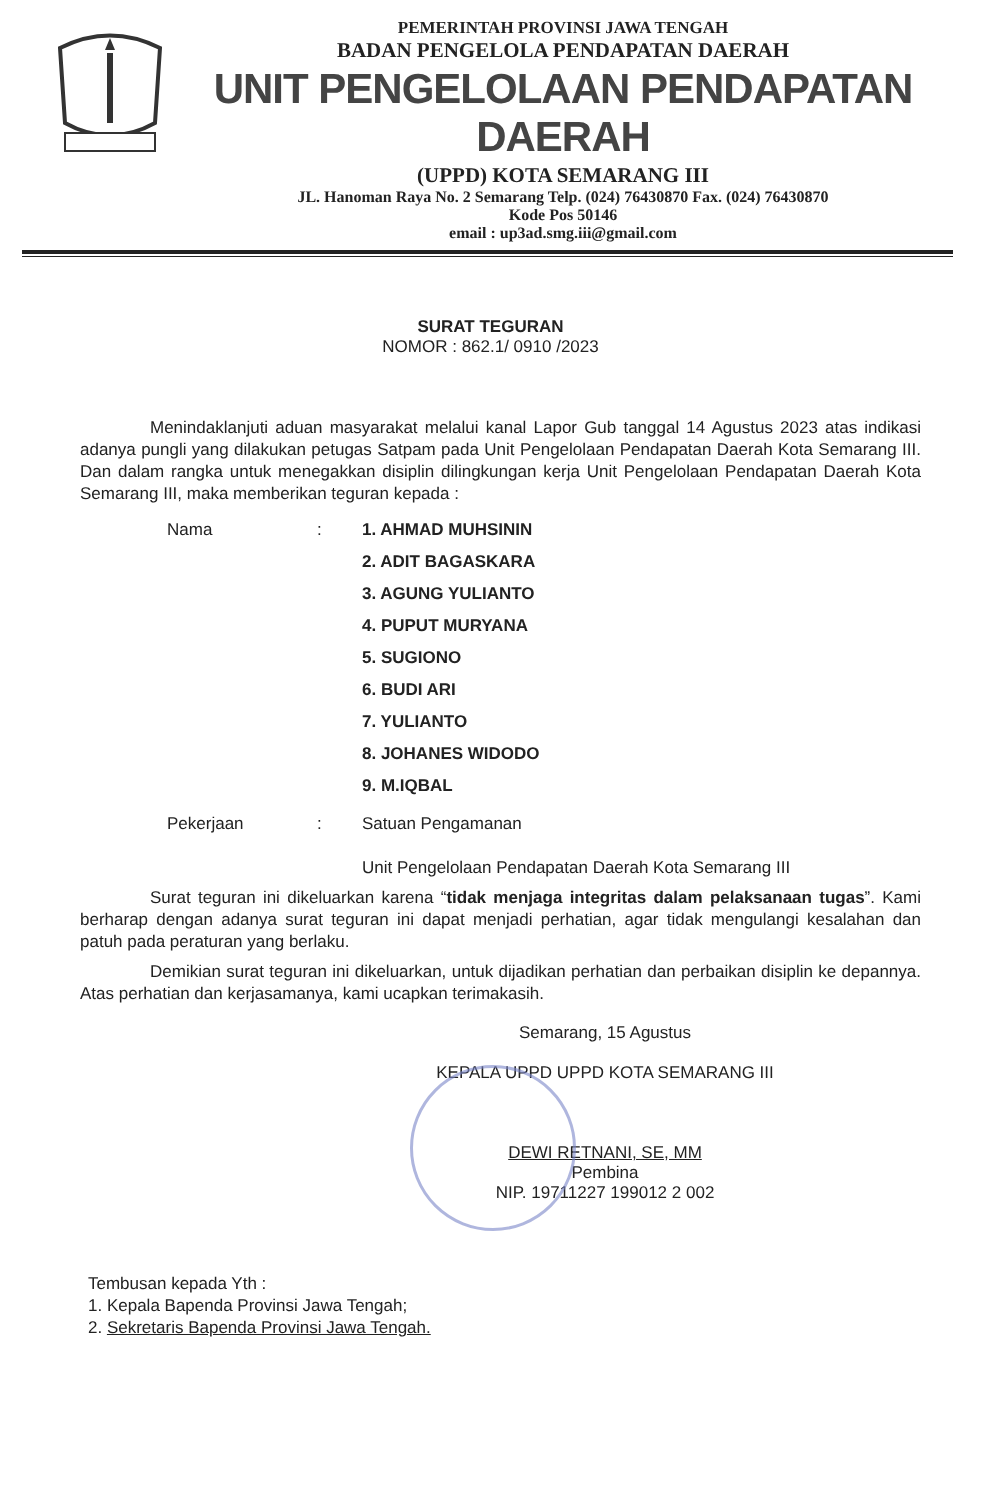PEMERINTAH PROVINSI JAWA TENGAH
BADAN PENGELOLA PENDAPATAN DAERAH
UNIT PENGELOLAAN PENDAPATAN DAERAH
(UPPD) KOTA SEMARANG III
JL. Hanoman Raya No. 2 Semarang Telp. (024) 76430870 Fax. (024) 76430870
Kode Pos 50146
email : up3ad.smg.iii@gmail.com
SURAT TEGURAN
NOMOR : 862.1/ 0910 /2023
Menindaklanjuti aduan masyarakat melalui kanal Lapor Gub tanggal 14 Agustus 2023 atas indikasi adanya pungli yang dilakukan petugas Satpam pada Unit Pengelolaan Pendapatan Daerah Kota Semarang III. Dan dalam rangka untuk menegakkan disiplin dilingkungan kerja Unit Pengelolaan Pendapatan Daerah Kota Semarang III, maka memberikan teguran kepada :
Nama :
1. AHMAD MUHSININ
2. ADIT BAGASKARA
3. AGUNG YULIANTO
4. PUPUT MURYANA
5. SUGIONO
6. BUDI ARI
7. YULIANTO
8. JOHANES WIDODO
9. M.IQBAL
Pekerjaan : Satuan Pengamanan
Unit Pengelolaan Pendapatan Daerah Kota Semarang III
Surat teguran ini dikeluarkan karena “tidak menjaga integritas dalam pelaksanaan tugas”. Kami berharap dengan adanya surat teguran ini dapat menjadi perhatian, agar tidak mengulangi kesalahan dan patuh pada peraturan yang berlaku.
Demikian surat teguran ini dikeluarkan, untuk dijadikan perhatian dan perbaikan disiplin ke depannya. Atas perhatian dan kerjasamanya, kami ucapkan terimakasih.
Semarang, 15 Agustus
KEPALA UPPD UPPD KOTA SEMARANG III
DEWI RETNANI, SE, MM
Pembina
NIP. 19711227 199012 2 002
Tembusan kepada Yth :
1. Kepala Bapenda Provinsi Jawa Tengah;
2. Sekretaris Bapenda Provinsi Jawa Tengah.